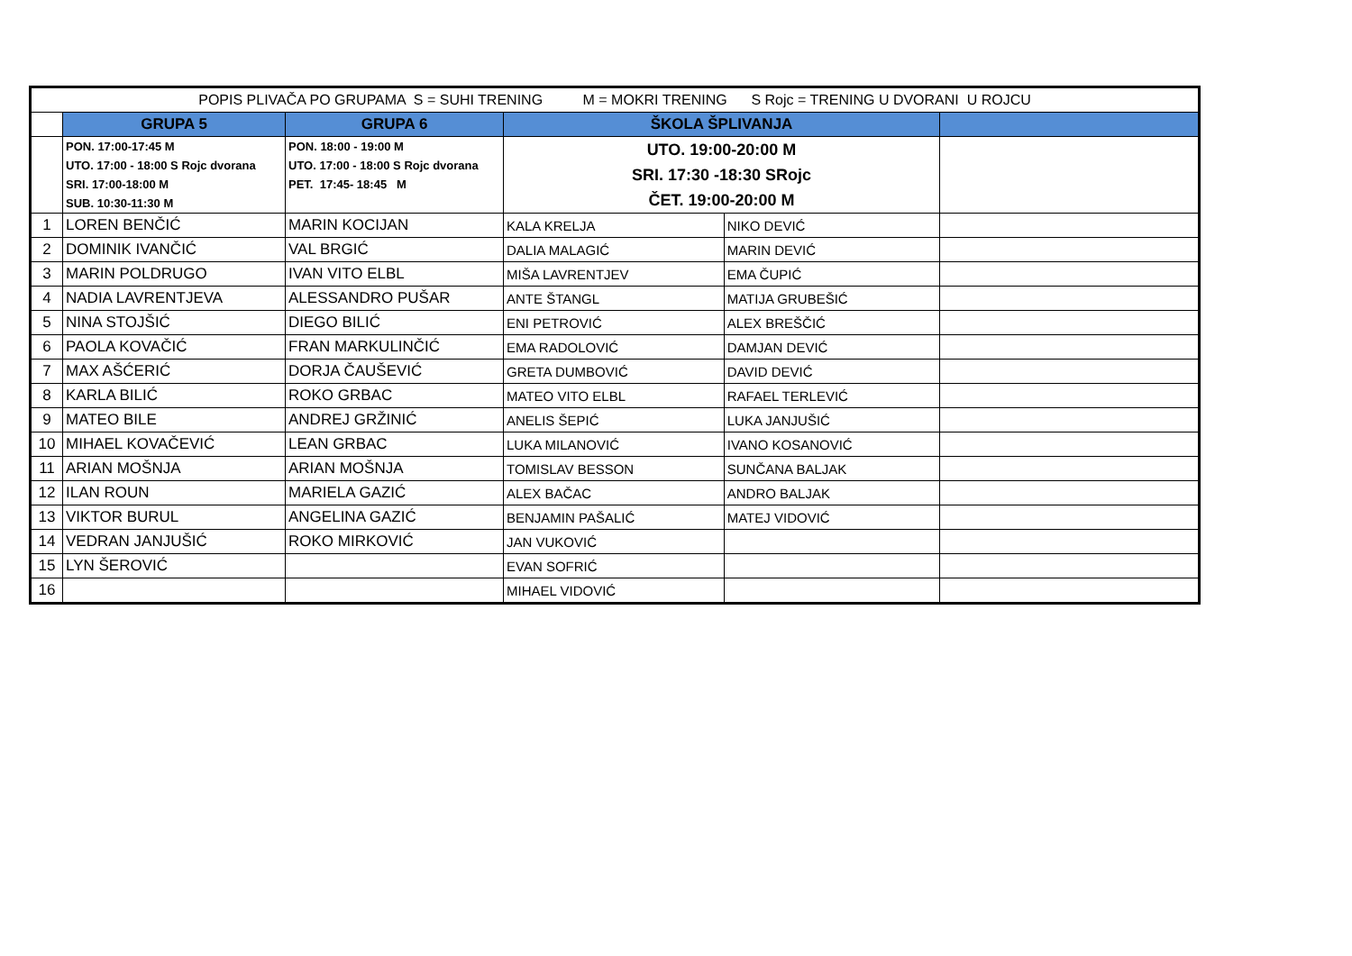| POPIS PLIVAČA PO GRUPAMA S = SUHI TRENING M = MOKRI TRENING S Rojc = TRENING U DVORANI U ROJCU | | | | | |
| | GRUPA 5 | GRUPA 6 | ŠKOLA ŠPLIVANJA | | |
| | PON. 17:00-17:45 M UTO. 17:00 - 18:00 S Rojc dvorana SRI. 17:00-18:00 M SUB. 10:30-11:30 M | PON. 18:00 - 19:00 M UTO. 17:00 - 18:00 S Rojc dvorana PET. 17:45- 18:45 M | UTO. 19:00-20:00 M SRI. 17:30 -18:30 SRojc ČET. 19:00-20:00 M | | |
| 1 | LOREN BENČIĆ | MARIN KOCIJAN | KALA KRELJA | NIKO DEVIĆ | |
| 2 | DOMINIK IVANČIĆ | VAL BRGIĆ | DALIA MALAGIĆ | MARIN DEVIĆ | |
| 3 | MARIN POLDRUGO | IVAN VITO ELBL | MIŠA LAVRENTJEV | EMA ČUPIĆ | |
| 4 | NADIA LAVRENTJEVA | ALESSANDRO PUŠAR | ANTE ŠTANGL | MATIJA GRUBEŠIĆ | |
| 5 | NINA STOJŠIĆ | DIEGO BILIĆ | ENI PETROVIĆ | ALEX BREŠČIĆ | |
| 6 | PAOLA KOVAČIĆ | FRAN MARKULINČIĆ | EMA RADOLOVIĆ | DAMJAN DEVIĆ | |
| 7 | MAX AŠĆERIĆ | DORJA ČAUŠEVIĆ | GRETA DUMBOVIĆ | DAVID DEVIĆ | |
| 8 | KARLA BILIĆ | ROKO GRBAC | MATEO VITO ELBL | RAFAEL TERLEVIĆ | |
| 9 | MATEO BILE | ANDREJ GRŽINIĆ | ANELIS ŠEPIĆ | LUKA JANJUŠIĆ | |
| 10 | MIHAEL KOVAČEVIĆ | LEAN GRBAC | LUKA MILANOVIĆ | IVANO KOSANOVIĆ | |
| 11 | ARIAN MOŠNJA | ARIAN MOŠNJA | TOMISLAV BESSON | SUNČANA BALJAK | |
| 12 | ILAN ROUN | MARIELA GAZIĆ | ALEX BAČAC | ANDRO BALJAK | |
| 13 | VIKTOR BURUL | ANGELINA GAZIĆ | BENJAMIN PAŠALIĆ | MATEJ VIDOVIĆ | |
| 14 | VEDRAN JANJUŠIĆ | ROKO MIRKOVIĆ | JAN VUKOVIĆ | | |
| 15 | LYN ŠEROVIĆ | | EVAN SOFRIĆ | | |
| 16 | | | MIHAEL VIDOVIĆ | | |